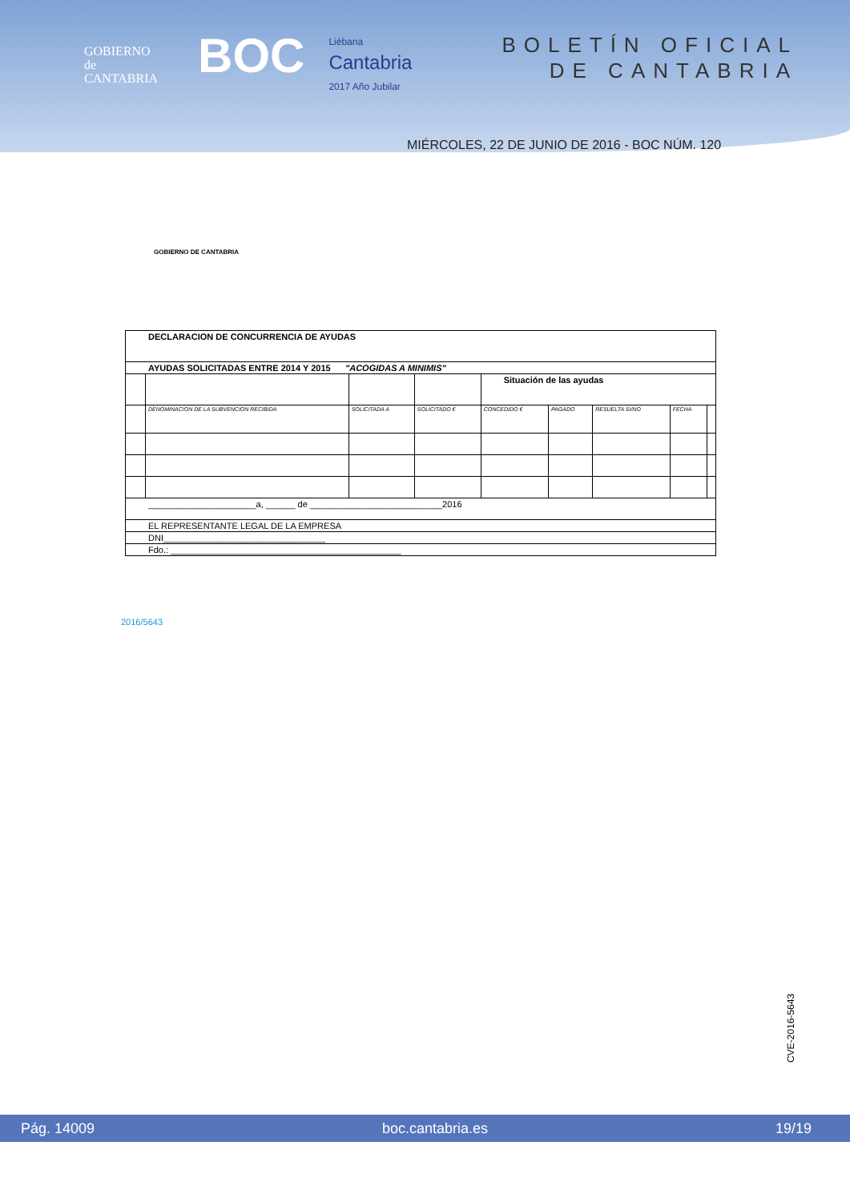GOBIERNO
de
CANTABRIA
BOC
Liébana
Cantabria
2017 Año Jubilar
BOLETÍN OFICIAL
DE CANTABRIA
MIÉRCOLES, 22 DE JUNIO DE 2016 - BOC NÚM. 120
GOBIERNO DE CANTABRIA
| DECLARACION DE CONCURRENCIA DE AYUDAS | | | | | | | | |
| AYUDAS SOLICITADAS ENTRE 2014 Y 2015 "ACOGIDAS A MINIMIS" | | | | | | | | |
| | | | | Situación de las ayudas | | | | |
| | DENOMINACION DE LA SUBVENCION RECIBIDA | SOLICITADA A | SOLICITADO € | CONCEDIDO € | PAGADO | RESUELTA SI/NO | FECHA | |
| ______________________a, ______ de ___________________________2016 | | | | | | | | |
| EL REPRESENTANTE LEGAL DE LA EMPRESA | | | | | | | | |
| DNI_________________________________ | | | | | | | | |
| Fdo.: _______________________________________________ | | | | | | | | |
2016/5643
CVE-2016-5643
Pág. 14009 boc.cantabria.es 19/19